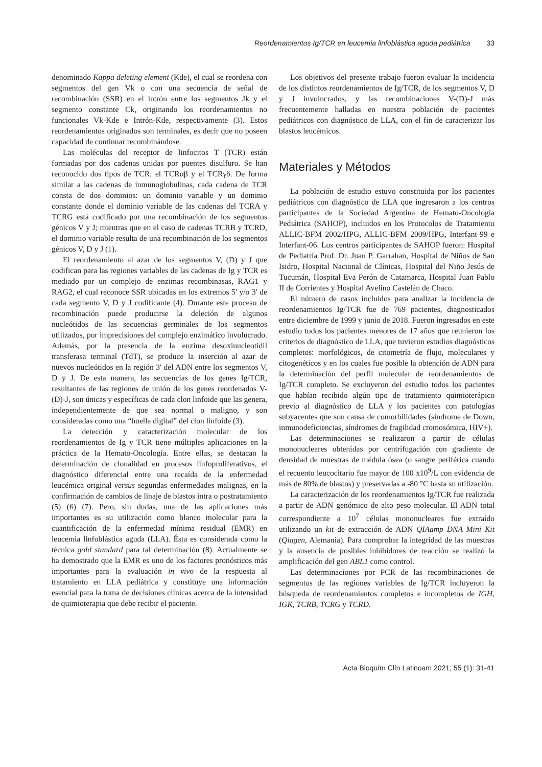Reordenamientos Ig/TCR en leucemia linfoblástica aguda pediátrica 33
denominado Kappa deleting element (Kde), el cual se reordena con segmentos del gen Vk o con una secuencia de señal de recombinación (SSR) en el intrón entre los segmentos Jk y el segmento constante Ck, originando los reordenamientos no funcionales Vk-Kde e Intrón-Kde, respectivamente (3). Estos reordenamientos originados son terminales, es decir que no poseen capacidad de continuar recombinándose.
Las moléculas del receptor de linfocitos T (TCR) están formadas por dos cadenas unidas por puentes disulfuro. Se han reconocido dos tipos de TCR: el TCRαβ y el TCRγδ. De forma similar a las cadenas de inmunoglobulinas, cada cadena de TCR consta de dos dominios: un dominio variable y un dominio constante donde el dominio variable de las cadenas del TCRA y TCRG está codificado por una recombinación de los segmentos génicos V y J; mientras que en el caso de cadenas TCRB y TCRD, el dominio variable resulta de una recombinación de los segmentos génicos V, D y J (1).
El reordenamiento al azar de los segmentos V, (D) y J que codifican para las regiones variables de las cadenas de Ig y TCR es mediado por un complejo de enzimas recombinasas, RAG1 y RAG2, el cual reconoce SSR ubicadas en los extremos 5' y/o 3' de cada segmento V, D y J codificante (4). Durante este proceso de recombinación puede producirse la deleción de algunos nucleótidos de las secuencias germinales de los segmentos utilizados, por imprecisiones del complejo enzimático involucrado. Además, por la presencia de la enzima desoxinucleotidil transferasa terminal (TdT), se produce la inserción al azar de nuevos nucleótidos en la región 3' del ADN entre los segmentos V, D y J. De esta manera, las secuencias de los genes Ig/TCR, resultantes de las regiones de unión de los genes reordenados V-(D)-J, son únicas y específicas de cada clon linfoide que las genera, independientemente de que sea normal o maligno, y son consideradas como una “huella digital” del clon linfoide (3).
La detección y caracterización molecular de los reordenamientos de Ig y TCR tiene múltiples aplicaciones en la práctica de la Hemato-Oncología. Entre ellas, se destacan la determinación de clonalidad en procesos linfoproliferativos, el diagnóstico diferencial entre una recaída de la enfermedad leucémica original versus segundas enfermedades malignas, en la confirmación de cambios de linaje de blastos intra o postratamiento (5) (6) (7). Pero, sin dudas, una de las aplicaciones más importantes es su utilización como blanco molecular para la cuantificación de la enfermedad mínima residual (EMR) en leucemia linfoblástica aguda (LLA). Ésta es considerada como la técnica gold standard para tal determinación (8). Actualmente se ha demostrado que la EMR es uno de los factores pronósticos más importantes para la evaluación in vivo de la respuesta al tratamiento en LLA pediátrica y constituye una información esencial para la toma de decisiones clínicas acerca de la intensidad de quimioterapia que debe recibir el paciente.
Los objetivos del presente trabajo fueron evaluar la incidencia de los distintos reordenamientos de Ig/TCR, de los segmentos V, D y J involucrados, y las recombinaciones V-(D)-J más frecuentemente halladas en nuestra población de pacientes pediátricos con diagnóstico de LLA, con el fin de caracterizar los blastos leucémicos.
Materiales y Métodos
La población de estudio estuvo constituida por los pacientes pediátricos con diagnóstico de LLA que ingresaron a los centros participantes de la Sociedad Argentina de Hemato-Oncología Pediátrica (SAHOP), incluidos en los Protocolos de Tratamiento ALLIC-BFM 2002/HPG, ALLIC-BFM 2009/HPG, Interfant-99 e Interfant-06. Los centros participantes de SAHOP fueron: Hospital de Pediatría Prof. Dr. Juan P. Garrahan, Hospital de Niños de San Isidro, Hospital Nacional de Clínicas, Hospital del Niño Jesús de Tucumán, Hospital Eva Perón de Catamarca, Hospital Juan Pablo II de Corrientes y Hospital Avelino Castelán de Chaco.
El número de casos incluidos para analizar la incidencia de reordenamientos Ig/TCR fue de 769 pacientes, diagnosticados entre diciembre de 1999 y junio de 2018. Fueron ingresados en este estudio todos los pacientes menores de 17 años que reunieron los criterios de diagnóstico de LLA, que tuvieron estudios diagnósticos completos: morfológicos, de citometría de flujo, moleculares y citogenéticos y en los cuales fue posible la obtención de ADN para la determinación del perfil molecular de reordenamientos de Ig/TCR completo. Se excluyeron del estudio todos los pacientes que habían recibido algún tipo de tratamiento quimioterápico previo al diagnóstico de LLA y los pacientes con patologías subyacentes que son causa de comorbilidades (síndrome de Down, inmunodeficiencias, síndromes de fragilidad cromosómica, HIV+).
Las determinaciones se realizaron a partir de células mononucleares obtenidas por centrifugación con gradiente de densidad de muestras de médula ósea (o sangre periférica cuando el recuento leucocitario fue mayor de 100 x10<sup>9</sup>/L con evidencia de más de 80% de blastos) y preservadas a -80 °C hasta su utilización.
La caracterización de los reordenamientos Ig/TCR fue realizada a partir de ADN genómico de alto peso molecular. El ADN total correspondiente a 10<sup>7</sup> células mononucleares fue extraído utilizando un kit de extracción de ADN QIAamp DNA Mini Kit (Qiagen, Alemania). Para comprobar la integridad de las muestras y la ausencia de posibles inhibidores de reacción se realizó la amplificación del gen ABL1 como control.
Las determinaciones por PCR de las recombinaciones de segmentos de las regiones variables de Ig/TCR incluyeron la búsqueda de reordenamientos completos e incompletos de IGH, IGK, TCRB, TCRG y TCRD.
Acta Bioquím Clín Latinoam 2021; 55 (1): 31-41